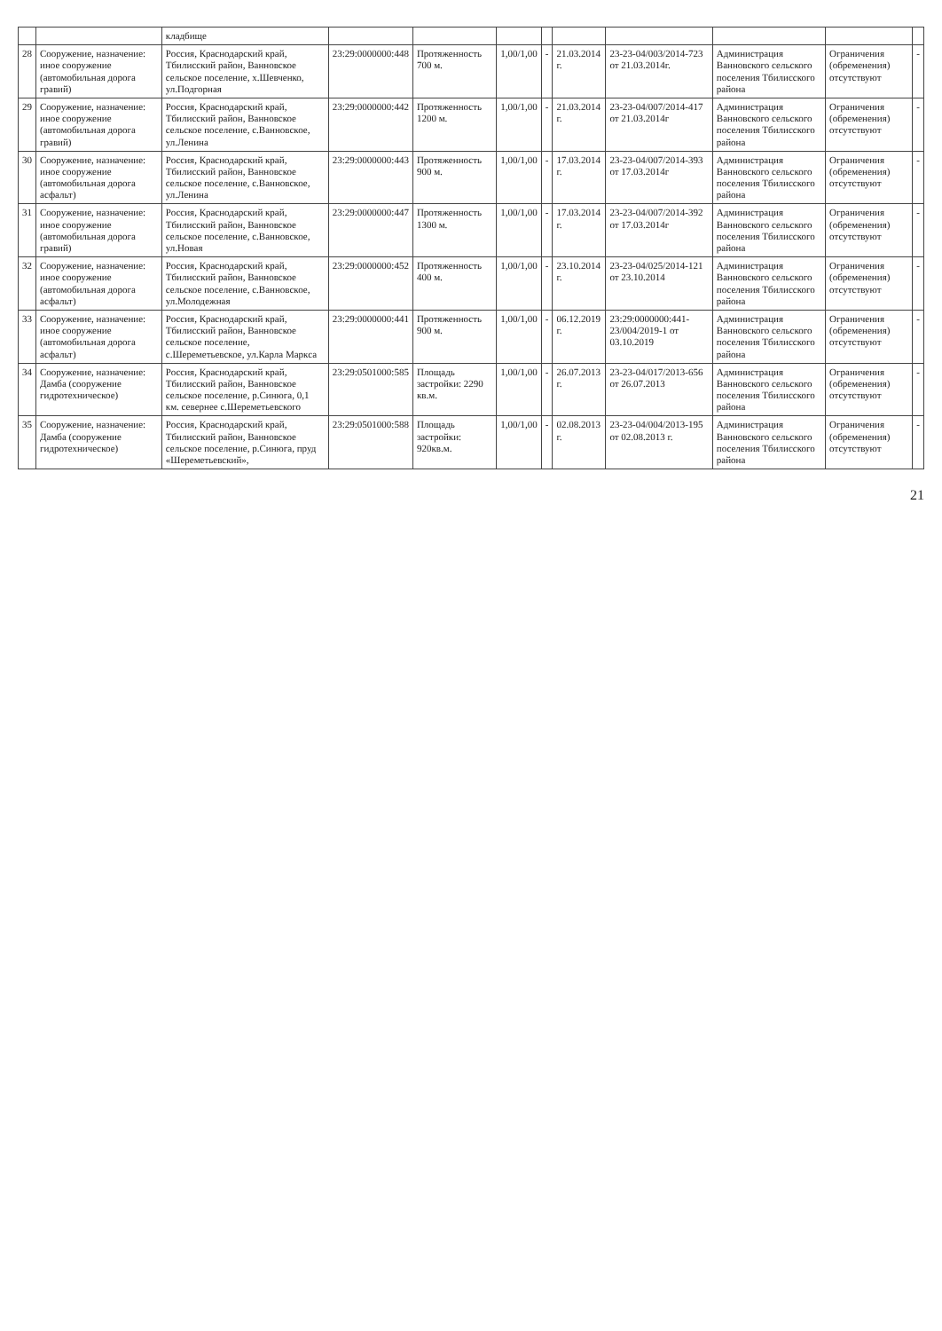| | | кладбище | | | | | | | | | |
| 28 | Сооружение, назначение: иное сооружение (автомобильная дорога гравий) | Россия, Краснодарский край, Тбилисский район, Ванновское сельское поселение, х.Шевченко, ул.Подгорная | 23:29:0000000:448 | Протяженность 700 м. | 1,00/1,00 | - | 21.03.2014 г. | 23-23-04/003/2014-723 от 21.03.2014г. | Администрация Ванновского сельского поселения Тбилисского района | Ограничения (обременения) отсутствуют | - |
| 29 | Сооружение, назначение: иное сооружение (автомобильная дорога гравий) | Россия, Краснодарский край, Тбилисский район, Ванновское сельское поселение, с.Ванновское, ул.Ленина | 23:29:0000000:442 | Протяженность 1200 м. | 1,00/1,00 | - | 21.03.2014 г. | 23-23-04/007/2014-417 от 21.03.2014г | Администрация Ванновского сельского поселения Тбилисского района | Ограничения (обременения) отсутствуют | - |
| 30 | Сооружение, назначение: иное сооружение (автомобильная дорога асфальт) | Россия, Краснодарский край, Тбилисский район, Ванновское сельское поселение, с.Ванновское, ул.Ленина | 23:29:0000000:443 | Протяженность 900 м. | 1,00/1,00 | - | 17.03.2014 г. | 23-23-04/007/2014-393 от 17.03.2014г | Администрация Ванновского сельского поселения Тбилисского района | Ограничения (обременения) отсутствуют | - |
| 31 | Сооружение, назначение: иное сооружение (автомобильная дорога гравий) | Россия, Краснодарский край, Тбилисский район, Ванновское сельское поселение, с.Ванновское, ул.Новая | 23:29:0000000:447 | Протяженность 1300 м. | 1,00/1,00 | - | 17.03.2014 г. | 23-23-04/007/2014-392 от 17.03.2014г | Администрация Ванновского сельского поселения Тбилисского района | Ограничения (обременения) отсутствуют | - |
| 32 | Сооружение, назначение: иное сооружение (автомобильная дорога асфальт) | Россия, Краснодарский край, Тбилисский район, Ванновское сельское поселение, с.Ванновское, ул.Молодежная | 23:29:0000000:452 | Протяженность 400 м. | 1,00/1,00 | - | 23.10.2014 г. | 23-23-04/025/2014-121 от 23.10.2014 | Администрация Ванновского сельского поселения Тбилисского района | Ограничения (обременения) отсутствуют | - |
| 33 | Сооружение, назначение: иное сооружение (автомобильная дорога асфальт) | Россия, Краснодарский край, Тбилисский район, Ванновское сельское поселение, с.Шереметьевское, ул.Карла Маркса | 23:29:0000000:441 | Протяженность 900 м. | 1,00/1,00 | - | 06.12.2019 г. | 23:29:0000000:441-23/004/2019-1 от 03.10.2019 | Администрация Ванновского сельского поселения Тбилисского района | Ограничения (обременения) отсутствуют | - |
| 34 | Сооружение, назначение: Дамба (сооружение гидротехническое) | Россия, Краснодарский край, Тбилисский район, Ванновское сельское поселение, р.Синюга, 0,1 км. севернее с.Шереметьевского | 23:29:0501000:585 | Площадь застройки: 2290 кв.м. | 1,00/1,00 | - | 26.07.2013 г. | 23-23-04/017/2013-656 от 26.07.2013 | Администрация Ванновского сельского поселения Тбилисского района | Ограничения (обременения) отсутствуют | - |
| 35 | Сооружение, назначение: Дамба (сооружение гидротехническое) | Россия, Краснодарский край, Тбилисский район, Ванновское сельское поселение, р.Синюга, пруд «Шереметьевский», | 23:29:0501000:588 | Площадь застройки: 920кв.м. | 1,00/1,00 | - | 02.08.2013 г. | 23-23-04/004/2013-195 от 02.08.2013 г. | Администрация Ванновского сельского поселения Тбилисского района | Ограничения (обременения) отсутствуют | - |
21